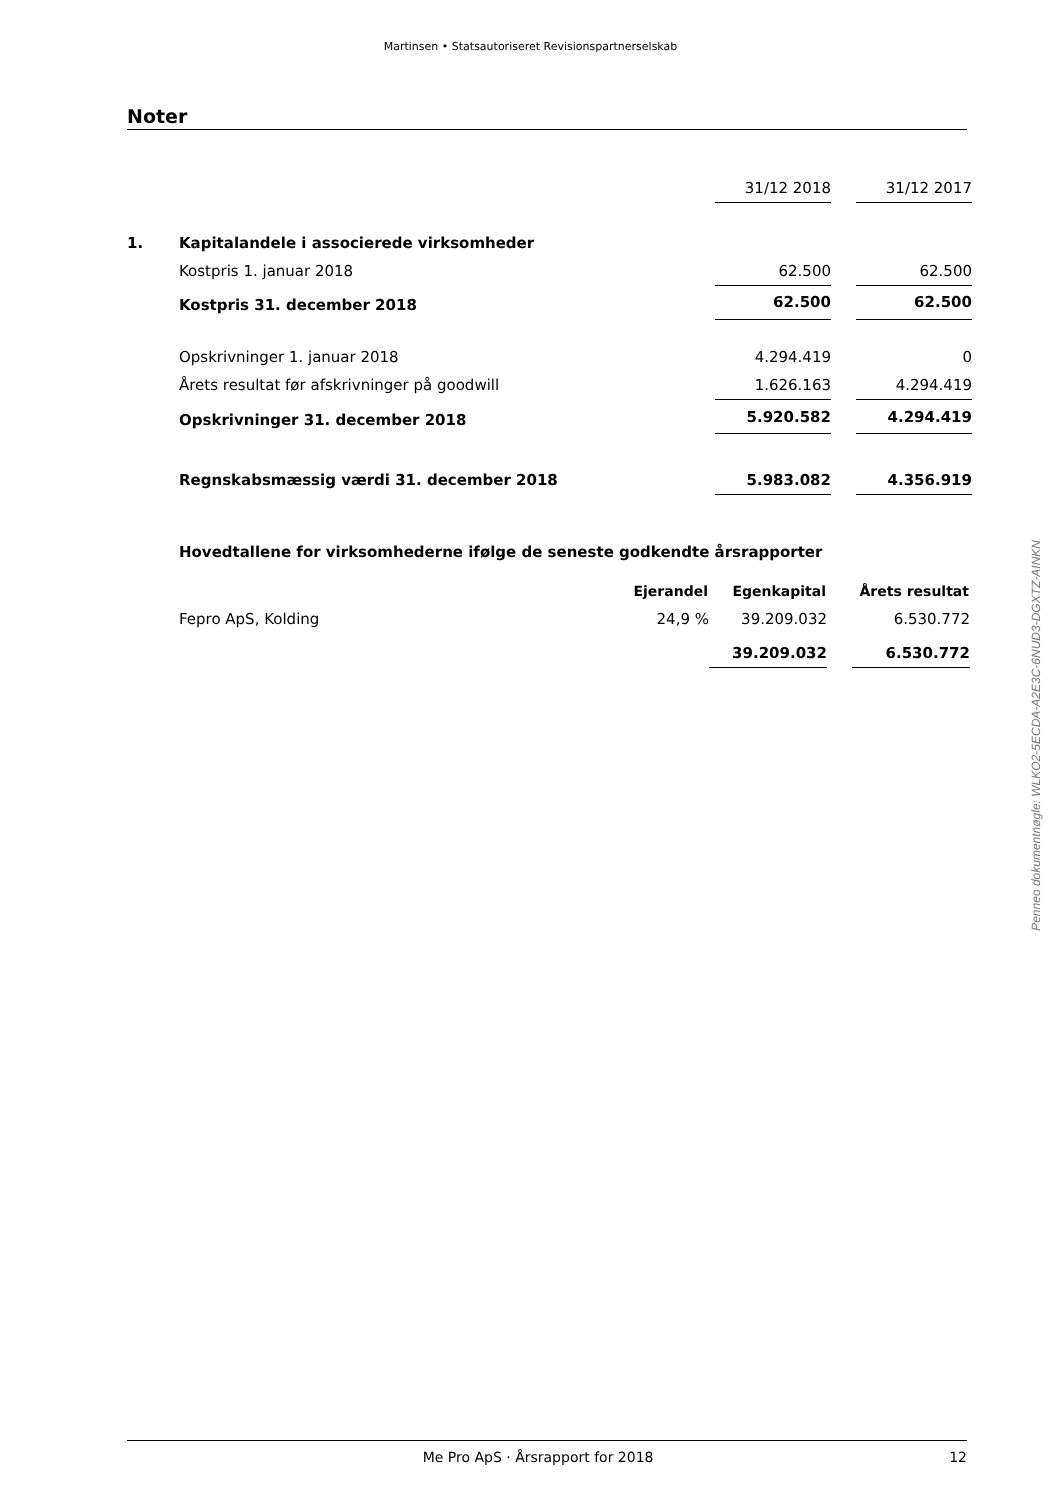Martinsen • Statsautoriseret Revisionspartnerselskab
Noter
| | | 31/12 2018 | | 31/12 2017 |
| 1. | Kapitalandele i associerede virksomheder | | | |
| | Kostpris 1. januar 2018 | 62.500 | | 62.500 |
| | Kostpris 31. december 2018 | 62.500 | | 62.500 |
| | Opskrivninger 1. januar 2018 | 4.294.419 | | 0 |
| | Årets resultat før afskrivninger på goodwill | 1.626.163 | | 4.294.419 |
| | Opskrivninger 31. december 2018 | 5.920.582 | | 4.294.419 |
| | Regnskabsmæssig værdi 31. december 2018 | 5.983.082 | | 4.356.919 |
Hovedtallene for virksomhederne ifølge de seneste godkendte årsrapporter
| | Ejerandel | Egenkapital | | Årets resultat |
| Fepro ApS, Kolding | 24,9 % | 39.209.032 | | 6.530.772 |
| | | 39.209.032 | | 6.530.772 |
Penneo dokumentnøgle: WLKO2-5ECDA-A2E3C-6NUD3-DGXTZ-AINKN
Me Pro ApS · Årsrapport for 2018 12